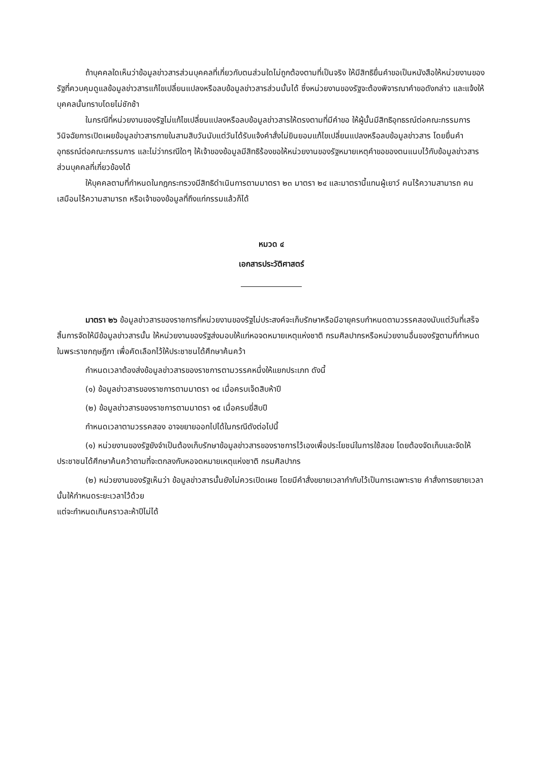ถ้าบุคคลใดเห็นว่าข้อมูลข่าวสารส่วนบุคคลที่เกี่ยวกับตนส่วนใดไม่ถูกต้องตามที่เป็นจริง ให้มีสิทธิยื่นคำขอเป็นหนังสือให้หน่วยงานของรัฐที่ควบคุมดูแลข้อมูลข่าวสารแก้ไขเปลี่ยนแปลงหรือลบข้อมูลข่าวสารส่วนนั้นได้ ซึ่งหน่วยงานของรัฐจะต้องพิจารณาคำขอดังกล่าว และแจ้งให้บุคคลนั้นทราบโดยไม่ชักช้า
ในกรณีที่หน่วยงานของรัฐไม่แก้ไขเปลี่ยนแปลงหรือลบข้อมูลข่าวสารให้ตรงตามที่มีคำขอ ให้ผู้นั้นมีสิทธิอุทธรณ์ต่อคณะกรรมการวินิจฉัยการเปิดเผยข้อมูลข่าวสารภายในสามสิบวันนับแต่วันได้รับแจ้งคำสั่งไม่ยินยอมแก้ไขเปลี่ยนแปลงหรือลบข้อมูลข่าวสาร โดยยื่นคำอุทธรณ์ต่อคณะกรรมการ และไม่ว่ากรณีใดๆ ให้เจ้าของข้อมูลมีสิทธิร้องขอให้หน่วยงานของรัฐหมายเหตุคำขอของตนแนบไว้กับข้อมูลข่าวสารส่วนบุคคลที่เกี่ยวข้องได้
ให้บุคคลตามที่กำหนดในกฎกระทรวงมีสิทธิดำเนินการตามมาตรา ๒๓ มาตรา ๒๔ และมาตรานี้แทนผู้เยาว์ คนไร้ความสามารถ คนเสมือนไร้ความสามารถ หรือเจ้าของข้อมูลที่ถึงแก่กรรมแล้วก็ได้
หมวด ๔
เอกสารประวัติศาสตร์
มาตรา ๒๖ ข้อมูลข่าวสารของราชการที่หน่วยงานของรัฐไม่ประสงค์จะเก็บรักษาหรือมีอายุครบกำหนดตามวรรคสองนับแต่วันที่เสร็จสิ้นการจัดให้มีข้อมูลข่าวสารนั้น ให้หน่วยงานของรัฐส่งมอบให้แก่หอจดหมายเหตุแห่งชาติ กรมศิลปากรหรือหน่วยงานอื่นของรัฐตามที่กำหนดในพระราชกฤษฎีกา เพื่อคัดเลือกไว้ให้ประชาชนได้ศึกษาค้นคว้า
กำหนดเวลาต้องส่งข้อมูลข่าวสารของราชการตามวรรคหนึ่งให้แยกประเภท ดังนี้
(๑) ข้อมูลข่าวสารของราชการตามมาตรา ๑๔ เมื่อครบเจ็ดสิบห้าปี
(๒) ข้อมูลข่าวสารของราชการตามมาตรา ๑๕ เมื่อครบยี่สิบปี
กำหนดเวลาตามวรรคสอง อาจขยายออกไปได้ในกรณีดังต่อไปนี้
(๑) หน่วยงานของรัฐยังจำเป็นต้องเก็บรักษาข้อมูลข่าวสารของราชการไว้เองเพื่อประโยชน์ในการใช้สอย โดยต้องจัดเก็บและจัดให้ประชาชนได้ศึกษาค้นคว้าตามที่จะตกลงกับหอจดหมายเหตุแห่งชาติ กรมศิลปากร
(๒) หน่วยงานของรัฐเห็นว่า ข้อมูลข่าวสารนั้นยังไม่ควรเปิดเผย โดยมีคำสั่งขยายเวลากำกับไว้เป็นการเฉพาะราย คำสั่งการขยายเวลานั้นให้กำหนดระยะเวลาไว้ด้วย
แต่จะกำหนดเกินคราวละห้าปีไม่ได้